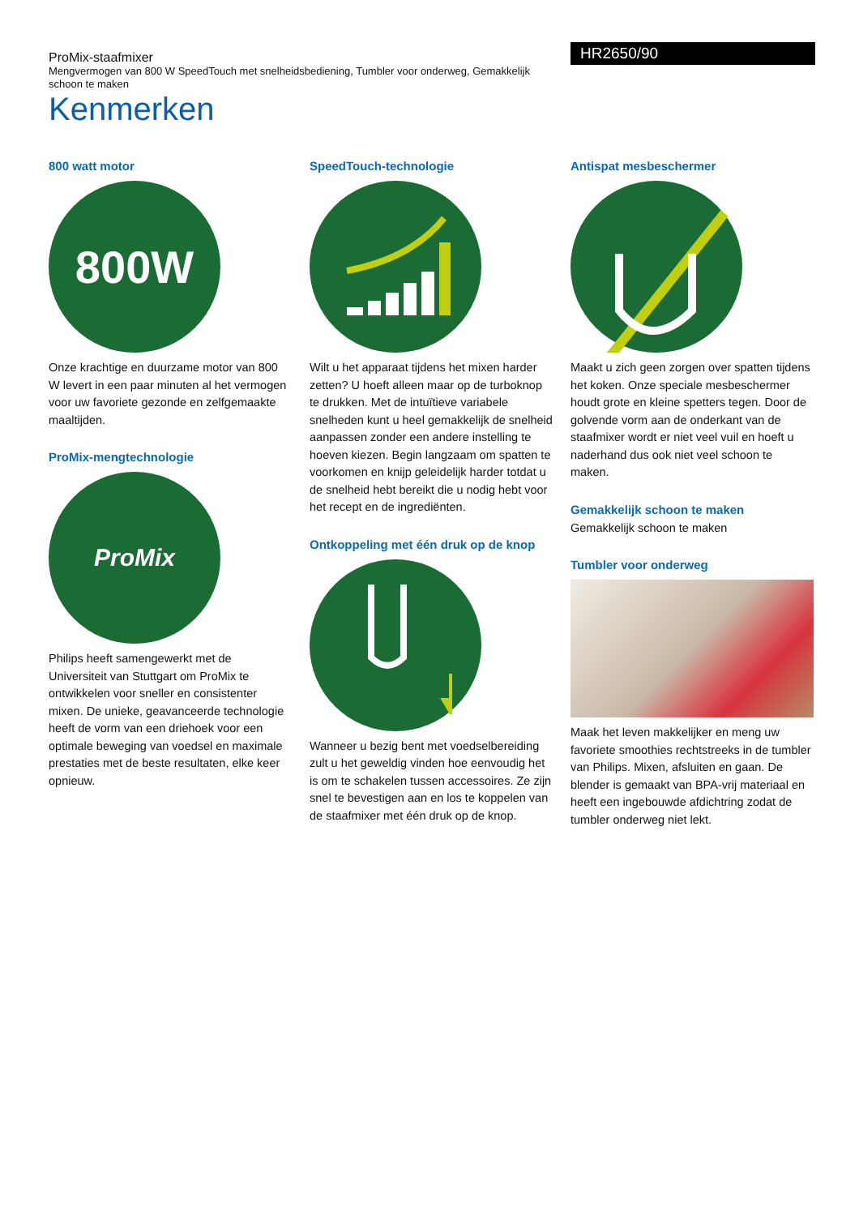ProMix-staafmixer
Mengvermogen van 800 W SpeedTouch met snelheidsbediening, Tumbler voor onderweg, Gemakkelijk schoon te maken
HR2650/90
Kenmerken
800 watt motor
800W
Onze krachtige en duurzame motor van 800 W levert in een paar minuten al het vermogen voor uw favoriete gezonde en zelfgemaakte maaltijden.
ProMix-mengtechnologie
ProMix
Philips heeft samengewerkt met de Universiteit van Stuttgart om ProMix te ontwikkelen voor sneller en consistenter mixen. De unieke, geavanceerde technologie heeft de vorm van een driehoek voor een optimale beweging van voedsel en maximale prestaties met de beste resultaten, elke keer opnieuw.
SpeedTouch-technologie
Wilt u het apparaat tijdens het mixen harder zetten? U hoeft alleen maar op de turboknop te drukken. Met de intuïtieve variabele snelheden kunt u heel gemakkelijk de snelheid aanpassen zonder een andere instelling te hoeven kiezen. Begin langzaam om spatten te voorkomen en knijp geleidelijk harder totdat u de snelheid hebt bereikt die u nodig hebt voor het recept en de ingrediënten.
Ontkoppeling met één druk op de knop
Wanneer u bezig bent met voedselbereiding zult u het geweldig vinden hoe eenvoudig het is om te schakelen tussen accessoires. Ze zijn snel te bevestigen aan en los te koppelen van de staafmixer met één druk op de knop.
Antispat mesbeschermer
Maakt u zich geen zorgen over spatten tijdens het koken. Onze speciale mesbeschermer houdt grote en kleine spetters tegen. Door de golvende vorm aan de onderkant van de staafmixer wordt er niet veel vuil en hoeft u naderhand dus ook niet veel schoon te maken.
Gemakkelijk schoon te maken
Gemakkelijk schoon te maken
Tumbler voor onderweg
Maak het leven makkelijker en meng uw favoriete smoothies rechtstreeks in de tumbler van Philips. Mixen, afsluiten en gaan. De blender is gemaakt van BPA-vrij materiaal en heeft een ingebouwde afdichtring zodat de tumbler onderweg niet lekt.